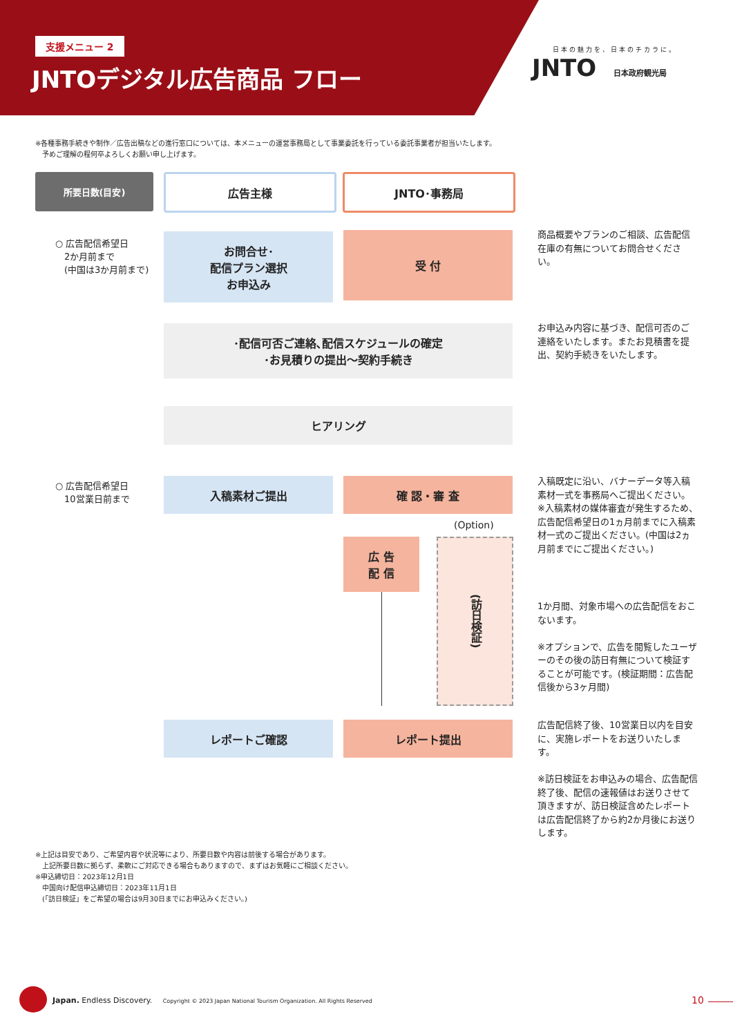支援メニュー 2
JNTOデジタル広告商品 フロー
日本の魅力を、日本のチカラに。
JNTO
日本政府観光局
※各種事務手続きや制作／広告出稿などの進行窓口については、本メニューの運営事務局として事業委託を行っている委託事業者が担当いたします。
　予めご理解の程何卒よろしくお願い申し上げます。
所要日数(目安) 広告主様 JNTO･事務局
○ 広告配信希望日
　2か月前まで
　(中国は3か月前まで)
○ 広告配信希望日
　10営業日前まで
お問合せ･
配信プラン選択
お申込み
受 付
･配信可否ご連絡､配信スケジュールの確定
･お見積りの提出〜契約手続き
ヒアリング
入稿素材ご提出 確 認・審 査
(Option)
広 告
配 信
(訪日検証)
レポートご確認 レポート提出
商品概要やプランのご相談、広告配信在庫の有無についてお問合せください。
お申込み内容に基づき、配信可否のご連絡をいたします。またお見積書を提出、契約手続きをいたします。
入稿既定に沿い、バナーデータ等入稿素材一式を事務局へご提出ください。
※入稿素材の媒体審査が発生するため、広告配信希望日の1ヵ月前までに入稿素材一式のご提出ください。(中国は2ヵ月前までにご提出ください。)
1か月間、対象市場への広告配信をおこないます。
※オプションで、広告を閲覧したユーザーのその後の訪日有無について検証することが可能です。(検証期間：広告配信後から3ヶ月間)
広告配信終了後、10営業日以内を目安に、実施レポートをお送りいたします。
※訪日検証をお申込みの場合、広告配信終了後、配信の速報値はお送りさせて頂きますが、訪日検証含めたレポートは広告配信終了から約2か月後にお送りします。
※上記は目安であり、ご希望内容や状況等により、所要日数や内容は前後する場合があります。
　上記所要日数に拠らず、柔軟にご対応できる場合もありますので、まずはお気軽にご相談ください。
※申込締切日：2023年12月1日
　中国向け配信申込締切日：2023年11月1日
　(「訪日検証」をご希望の場合は9月30日までにお申込みください。)
Japan. Endless Discovery. Copyright © 2023 Japan National Tourism Organization. All Rights Reserved
10